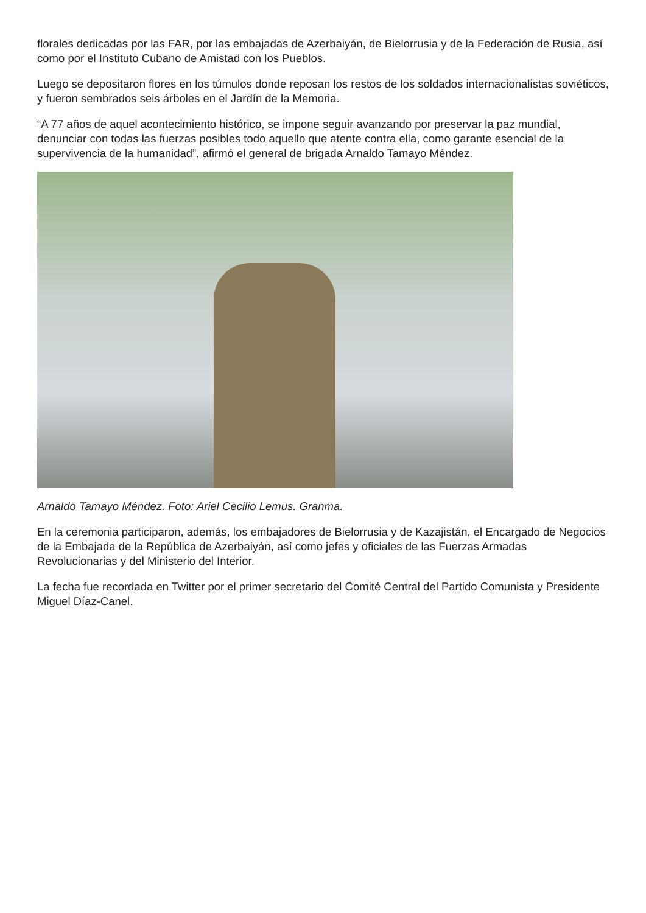florales dedicadas por las FAR, por las embajadas de Azerbaiyán, de Bielorrusia y de la Federación de Rusia, así como por el Instituto Cubano de Amistad con los Pueblos.
Luego se depositaron flores en los túmulos donde reposan los restos de los soldados internacionalistas soviéticos, y fueron sembrados seis árboles en el Jardín de la Memoria.
“A 77 años de aquel acontecimiento histórico, se impone seguir avanzando por preservar la paz mundial, denunciar con todas las fuerzas posibles todo aquello que atente contra ella, como garante esencial de la supervivencia de la humanidad”, afirmó el general de brigada Arnaldo Tamayo Méndez.
Arnaldo Tamayo Méndez. Foto: Ariel Cecilio Lemus. Granma.
En la ceremonia participaron, además, los embajadores de Bielorrusia y de Kazajistán, el Encargado de Negocios de la Embajada de la República de Azerbaiyán, así como jefes y oficiales de las Fuerzas Armadas Revolucionarias y del Ministerio del Interior.
La fecha fue recordada en Twitter por el primer secretario del Comité Central del Partido Comunista y Presidente Miguel Díaz-Canel.